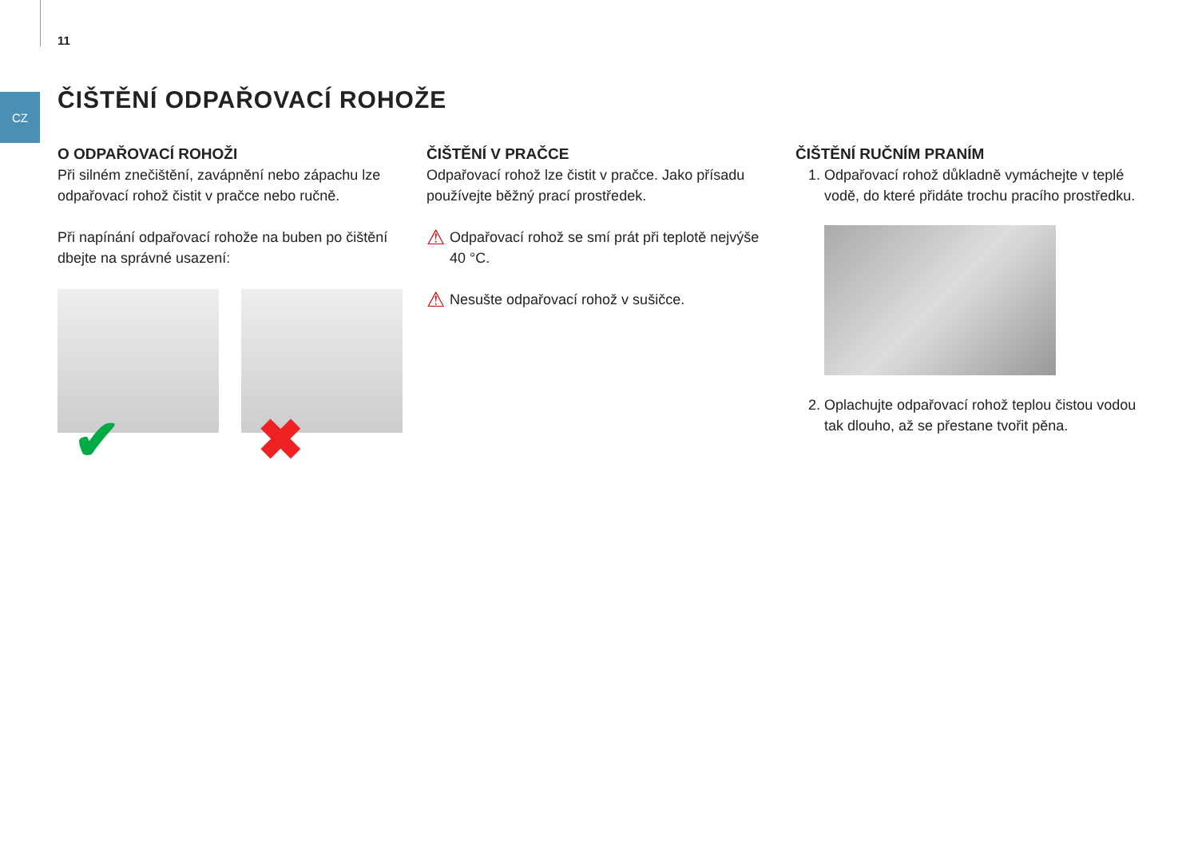11
CZ ČIŠTĚNÍ ODPAŘOVACÍ ROHOŽE
O ODPAŘOVACÍ ROHOŽI
Při silném znečištění, zavápnění nebo zápachu lze odpa­řovací rohož čistit v pračce nebo ručně.
Při napínání odpařovací rohože na buben po čištění dbejte na správné usazení:
✔
✖
ČIŠTĚNÍ V PRAČCE
Odpařovací rohož lze čistit v pračce. Jako přísadu použí­vejte běžný prací prostředek.
⚠ Odpařovací rohož se smí prát při teplotě nejvýše 40 °C.
⚠ Nesušte odpařovací rohož v sušičce.
ČIŠTĚNÍ RUČNÍM PRANÍM
1. Odpařovací rohož důkladně vymáchejte v teplé vodě, do které přidáte trochu pracího prostředku.
2. Oplachujte odpařovací rohož teplou čistou vodou tak dlouho, až se přestane tvořit pěna.